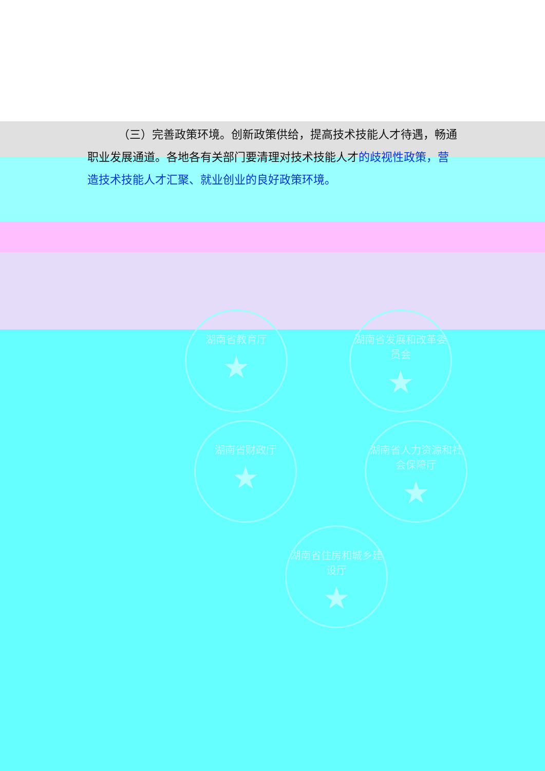（三）完善政策环境。创新政策供给，提高技术技能人才待遇，畅通职业发展通道。各地各有关部门要清理对技术技能人才的歧视性政策，营造技术技能人才汇聚、就业创业的良好政策环境。
湖南省教育厅
★
湖南省发展和改革委员会
★
湖南省财政厅
★
湖南省人力资源和社会保障厅
★
湖南省住房和城乡建设厅
★